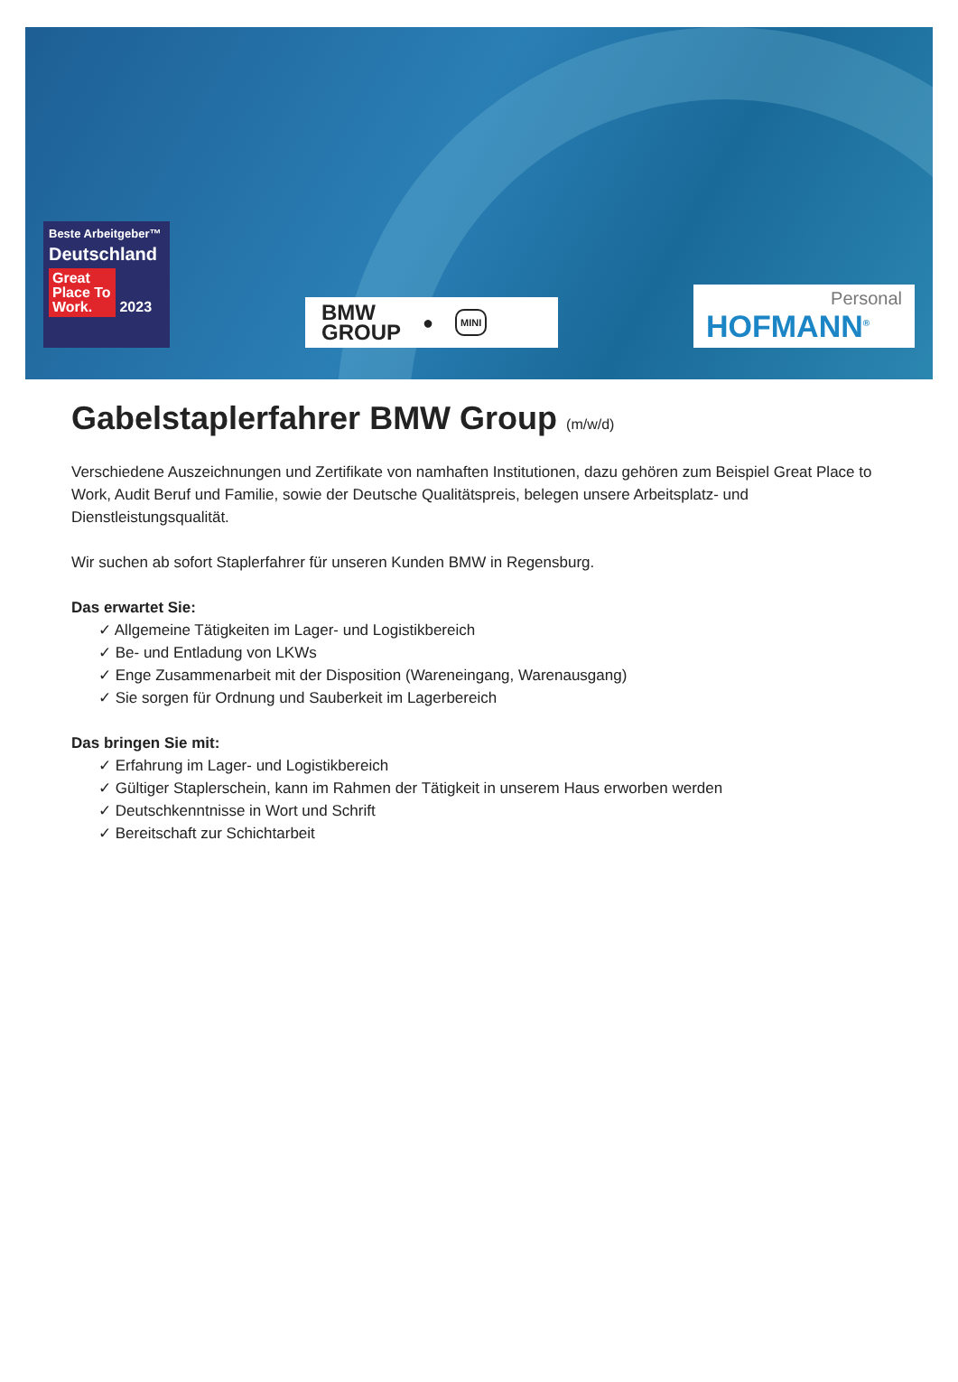Beste Arbeitgeber™
Deutschland
Great Place To Work. 2023
BMW
GROUP ● MINI
Personal
HOFMANN<sup>®</sup>
Gabelstaplerfahrer BMW Group (m/w/d)
Verschiedene Auszeichnungen und Zertifikate von namhaften Institutionen, dazu gehören zum Beispiel Great Place to Work, Audit Beruf und Familie, sowie der Deutsche Qualitätspreis, belegen unsere Arbeitsplatz- und Dienstleistungsqualität.
Wir suchen ab sofort Staplerfahrer für unseren Kunden BMW in Regensburg.
Das erwartet Sie:
✓ Allgemeine Tätigkeiten im Lager- und Logistikbereich
✓ Be- und Entladung von LKWs
✓ Enge Zusammenarbeit mit der Disposition (Wareneingang, Warenausgang)
✓ Sie sorgen für Ordnung und Sauberkeit im Lagerbereich
Das bringen Sie mit:
✓ Erfahrung im Lager- und Logistikbereich
✓ Gültiger Staplerschein, kann im Rahmen der Tätigkeit in unserem Haus erworben werden
✓ Deutschkenntnisse in Wort und Schrift
✓ Bereitschaft zur Schichtarbeit